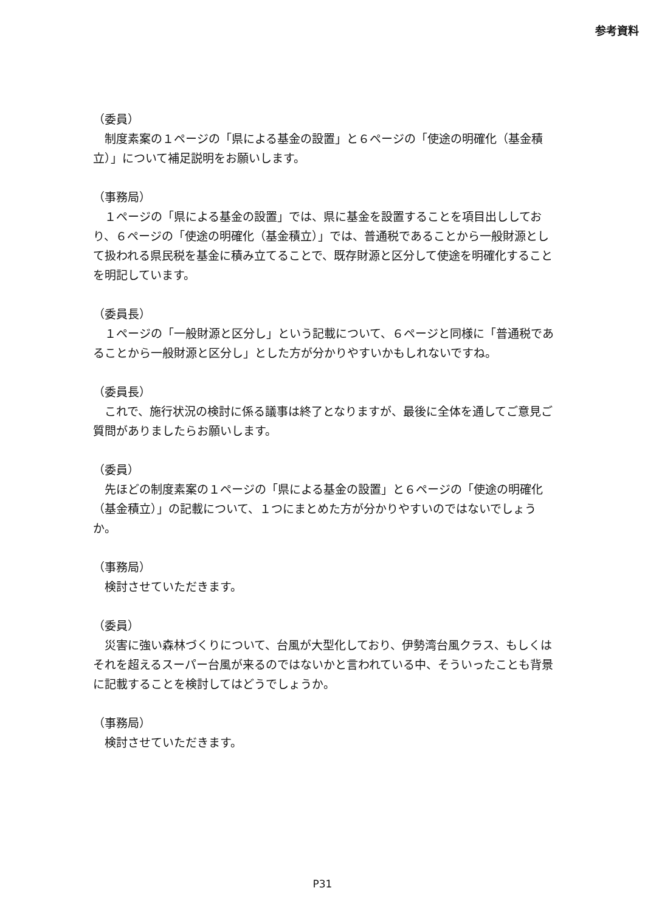参考資料
（委員）
　制度素案の１ページの「県による基金の設置」と６ページの「使途の明確化（基金積立）」について補足説明をお願いします。
（事務局）
　１ページの「県による基金の設置」では、県に基金を設置することを項目出ししており、６ページの「使途の明確化（基金積立）」では、普通税であることから一般財源として扱われる県民税を基金に積み立てることで、既存財源と区分して使途を明確化することを明記しています。
（委員長）
　１ページの「一般財源と区分し」という記載について、６ページと同様に「普通税であることから一般財源と区分し」とした方が分かりやすいかもしれないですね。
（委員長）
　これで、施行状況の検討に係る議事は終了となりますが、最後に全体を通してご意見ご質問がありましたらお願いします。
（委員）
　先ほどの制度素案の１ページの「県による基金の設置」と６ページの「使途の明確化（基金積立）」の記載について、１つにまとめた方が分かりやすいのではないでしょうか。
（事務局）
　検討させていただきます。
（委員）
　災害に強い森林づくりについて、台風が大型化しており、伊勢湾台風クラス、もしくはそれを超えるスーパー台風が来るのではないかと言われている中、そういったことも背景に記載することを検討してはどうでしょうか。
（事務局）
　検討させていただきます。
P31